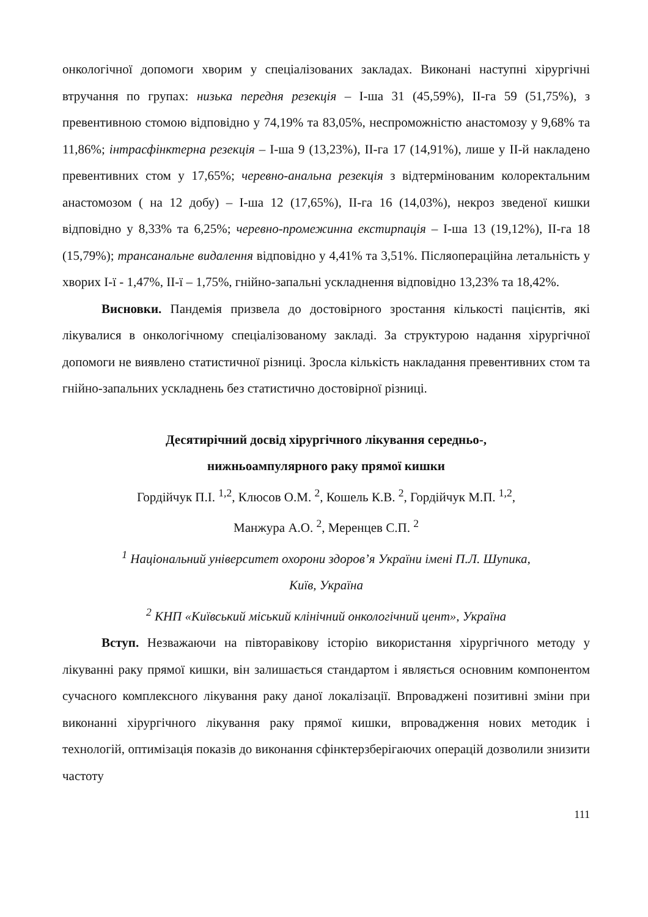онкологічної допомоги хворим у спеціалізованих закладах. Виконані наступні хірургічні втручання по групах: низька передня резекція – І-ша 31 (45,59%), ІІ-га 59 (51,75%), з превентивною стомою відповідно у 74,19% та 83,05%, неспроможністю анастомозу у 9,68% та 11,86%; інтрасфінктерна резекція – І-ша 9 (13,23%), ІІ-га 17 (14,91%), лише у ІІ-й накладено превентивних стом у 17,65%; черевно-анальна резекція з відтермінованим колоректальним анастомозом ( на 12 добу) – І-ша 12 (17,65%), ІІ-га 16 (14,03%), некроз зведеної кишки відповідно у 8,33% та 6,25%; черевно-промежинна екстирпація – І-ша 13 (19,12%), ІІ-га 18 (15,79%); трансанальне видалення відповідно у 4,41% та 3,51%. Післяопераційна летальність у хворих І-ї - 1,47%, ІІ-ї – 1,75%, гнійно-запальні ускладнення відповідно 13,23% та 18,42%.
Висновки. Пандемія призвела до достовірного зростання кількості пацієнтів, які лікувалися в онкологічному спеціалізованому закладі. За структурою надання хірургічної допомоги не виявлено статистичної різниці. Зросла кількість накладання превентивних стом та гнійно-запальних ускладнень без статистично достовірної різниці.
Десятирічний досвід хірургічного лікування середньо-,
нижньоампулярного раку прямої кишки
Гордійчук П.І. <sup>1,2</sup>, Клюсов О.М. <sup>2</sup>, Кошель К.В. <sup>2</sup>, Гордійчук М.П. <sup>1,2</sup>,
Манжура А.О. <sup>2</sup>, Меренцев С.П. <sup>2</sup>
<sup>1</sup> Національний університет охорони здоров’я України імені П.Л. Шупика,
Київ, Україна
<sup>2</sup> КНП «Київський міський клінічний онкологічний цент», Україна
Вступ. Незважаючи на півторавікову історію використання хірургічного методу у лікуванні раку прямої кишки, він залишається стандартом і являється основним компонентом сучасного комплексного лікування раку даної локалізації. Впроваджені позитивні зміни при виконанні хірургічного лікування раку прямої кишки, впровадження нових методик і технологій, оптимізація показів до виконання сфінктерзберігаючих операцій дозволили знизити частоту
111